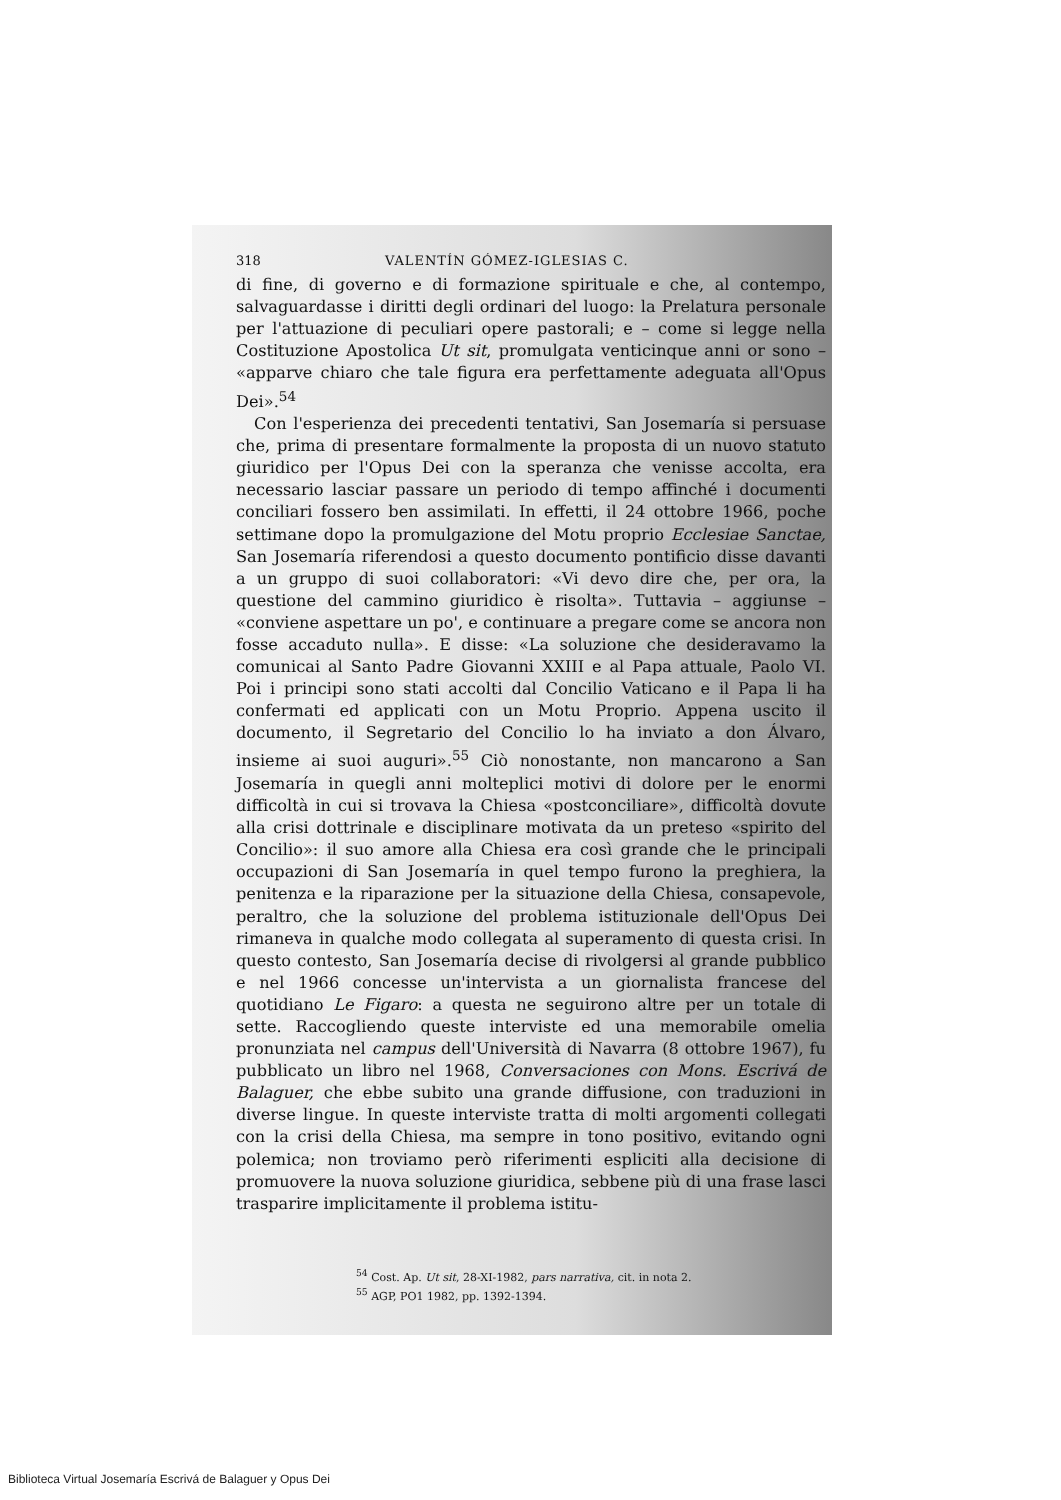318 VALENTÍN GÓMEZ-IGLESIAS C.
di fine, di governo e di formazione spirituale e che, al contempo, salvaguardasse i diritti degli ordinari del luogo: la Prelatura personale per l'attuazione di peculiari opere pastorali; e – come si legge nella Costituzione Apostolica Ut sit, promulgata venticinque anni or sono – «apparve chiaro che tale figura era perfettamente adeguata all'Opus Dei».<sup>54</sup>
Con l'esperienza dei precedenti tentativi, San Josemaría si persuase che, prima di presentare formalmente la proposta di un nuovo statuto giuridico per l'Opus Dei con la speranza che venisse accolta, era necessario lasciar passare un periodo di tempo affinché i documenti conciliari fossero ben assimilati. In effetti, il 24 ottobre 1966, poche settimane dopo la promulgazione del Motu proprio Ecclesiae Sanctae, San Josemaría riferendosi a questo documento pontificio disse davanti a un gruppo di suoi collaboratori: «Vi devo dire che, per ora, la questione del cammino giuridico è risolta». Tuttavia – aggiunse – «conviene aspettare un po', e continuare a pregare come se ancora non fosse accaduto nulla». E disse: «La soluzione che desideravamo la comunicai al Santo Padre Giovanni XXIII e al Papa attuale, Paolo VI. Poi i principi sono stati accolti dal Concilio Vaticano e il Papa li ha confermati ed applicati con un Motu Proprio. Appena uscito il documento, il Segretario del Concilio lo ha inviato a don Álvaro, insieme ai suoi auguri».<sup>55</sup> Ciò nonostante, non mancarono a San Josemaría in quegli anni molteplici motivi di dolore per le enormi difficoltà in cui si trovava la Chiesa «postconciliare», difficoltà dovute alla crisi dottrinale e disciplinare motivata da un preteso «spirito del Concilio»: il suo amore alla Chiesa era così grande che le principali occupazioni di San Josemaría in quel tempo furono la preghiera, la penitenza e la riparazione per la situazione della Chiesa, consapevole, peraltro, che la soluzione del problema istituzionale dell'Opus Dei rimaneva in qualche modo collegata al superamento di questa crisi. In questo contesto, San Josemaría decise di rivolgersi al grande pubblico e nel 1966 concesse un'intervista a un giornalista francese del quotidiano Le Figaro: a questa ne seguirono altre per un totale di sette. Raccogliendo queste interviste ed una memorabile omelia pronunziata nel campus dell'Università di Navarra (8 ottobre 1967), fu pubblicato un libro nel 1968, Conversaciones con Mons. Escrivá de Balaguer, che ebbe subito una grande diffusione, con traduzioni in diverse lingue. In queste interviste tratta di molti argomenti collegati con la crisi della Chiesa, ma sempre in tono positivo, evitando ogni polemica; non troviamo però riferimenti espliciti alla decisione di promuovere la nuova soluzione giuridica, sebbene più di una frase lasci trasparire implicitamente il problema istitu-
<sup>54</sup> Cost. Ap. Ut sit, 28-XI-1982, pars narrativa, cit. in nota 2.
<sup>55</sup> AGP, PO1 1982, pp. 1392-1394.
Biblioteca Virtual Josemaría Escrivá de Balaguer y Opus Dei